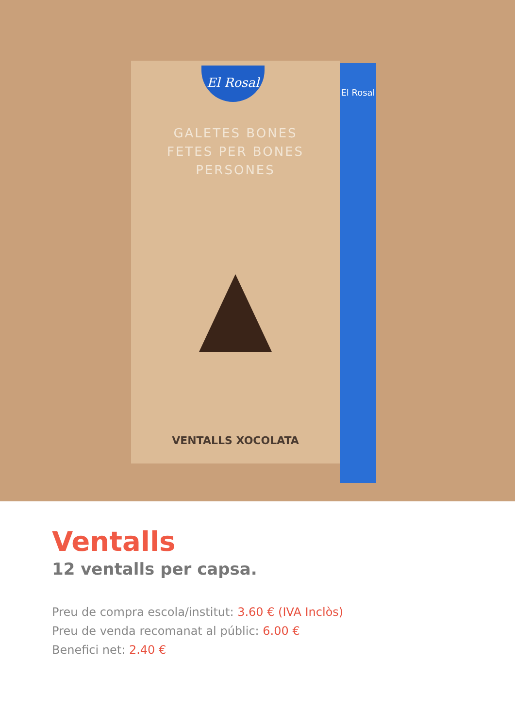El Rosal
GALETES BONES
FETES PER BONES
PERSONES
VENTALLS XOCOLATA
El Rosal
Ventalls
12 ventalls per capsa.
Preu de compra escola/institut: 3.60 € (IVA Inclòs)
Preu de venda recomanat al públic: 6.00 €
Benefici net: 2.40 €